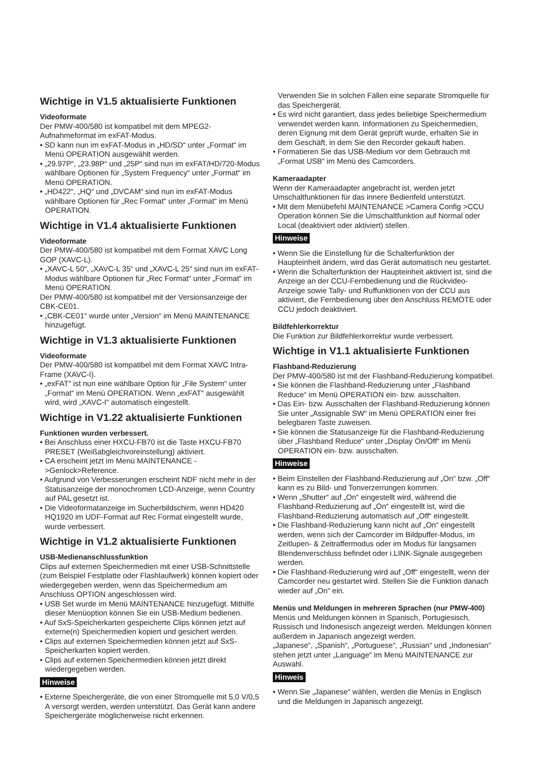Wichtige in V1.5 aktualisierte Funktionen
Videoformate
Der PMW-400/580 ist kompatibel mit dem MPEG2-Aufnahmeformat im exFAT-Modus.
• SD kann nun im exFAT-Modus in „HD/SD“ unter „Format“ im Menü OPERATION ausgewählt werden.
• „29.97P“, „23.98P“ und „25P“ sind nun im exFAT/HD/720-Modus wählbare Optionen für „System Frequency“ unter „Format“ im Menü OPERATION.
• „HD422“, „HQ“ und „DVCAM“ sind nun im exFAT-Modus wählbare Optionen für „Rec Format“ unter „Format“ im Menü OPERATION.
Wichtige in V1.4 aktualisierte Funktionen
Videoformate
Der PMW-400/580 ist kompatibel mit dem Format XAVC Long GOP (XAVC-L).
• „XAVC-L 50“, „XAVC-L 35“ und „XAVC-L 25“ sind nun im exFAT-Modus wählbare Optionen für „Rec Format“ unter „Format“ im Menü OPERATION.
Der PMW-400/580 ist kompatibel mit der Versionsanzeige der CBK-CE01.
• „CBK-CE01“ wurde unter „Version“ im Menü MAINTENANCE hinzugefügt.
Wichtige in V1.3 aktualisierte Funktionen
Videoformate
Der PMW-400/580 ist kompatibel mit dem Format XAVC Intra-Frame (XAVC-I).
• „exFAT“ ist nun eine wählbare Option für „File System“ unter „Format“ im Menü OPERATION. Wenn „exFAT“ ausgewählt wird, wird „XAVC-I“ automatisch eingestellt.
Wichtige in V1.22 aktualisierte Funktionen
Funktionen wurden verbessert.
• Bei Anschluss einer HXCU-FB70 ist die Taste HXCU-FB70 PRESET (Weißabgleichvoreinstellung) aktiviert.
• CA erscheint jetzt im Menü MAINTENANCE ->Genlock>Reference.
• Aufgrund von Verbesserungen erscheint NDF nicht mehr in der Statusanzeige der monochromen LCD-Anzeige, wenn Country auf PAL gesetzt ist.
• Die Videoformatanzeige im Sucherbildschirm, wenn HD420 HQ1920 im UDF-Format auf Rec Format eingestellt wurde, wurde verbessert.
Wichtige in V1.2 aktualisierte Funktionen
USB-Medienanschlussfunktion
Clips auf externen Speichermedien mit einer USB-Schnittstelle (zum Beispiel Festplatte oder Flashlaufwerk) können kopiert oder wiedergegeben werden, wenn das Speichermedium am Anschluss OPTION angeschlossen wird.
• USB Set wurde im Menü MAINTENANCE hinzugefügt. Mithilfe dieser Menüoption können Sie ein USB-Medium bedienen.
• Auf SxS-Speicherkarten gespeicherte Clips können jetzt auf externe(n) Speichermedien kopiert und gesichert werden.
• Clips auf externen Speichermedien können jetzt auf SxS-Speicherkarten kopiert werden.
• Clips auf externen Speichermedien können jetzt direkt wiedergegeben werden.
Hinweise
• Externe Speichergeräte, die von einer Stromquelle mit 5,0 V/0,5 A versorgt werden, werden unterstützt. Das Gerät kann andere Speichergeräte möglicherweise nicht erkennen.
Verwenden Sie in solchen Fällen eine separate Stromquelle für das Speichergerät.
• Es wird nicht garantiert, dass jedes beliebige Speichermedium verwendet werden kann. Informationen zu Speichermedien, deren Eignung mit dem Gerät geprüft wurde, erhalten Sie in dem Geschäft, in dem Sie den Recorder gekauft haben.
• Formatieren Sie das USB-Medium vor dem Gebrauch mit „Format USB“ im Menü des Camcorders.
Kameraadapter
Wenn der Kameraadapter angebracht ist, werden jetzt Umschaltfunktionen für das innere Bedienfeld unterstützt.
• Mit dem Menübefehl MAINTENANCE >Camera Config >CCU Operation können Sie die Umschaltfunktion auf Normal oder Local (deaktiviert oder aktiviert) stellen.
Hinweise
• Wenn Sie die Einstellung für die Schalterfunktion der Haupteinheit ändern, wird das Gerät automatisch neu gestartet.
• Wenn die Schalterfunktion der Haupteinheit aktiviert ist, sind die Anzeige an der CCU-Fernbedienung und die Rückvideo-Anzeige sowie Tally- und Ruffunktionen von der CCU aus aktiviert, die Fernbedienung über den Anschluss REMOTE oder CCU jedoch deaktiviert.
Bildfehlerkorrektur
Die Funktion zur Bildfehlerkorrektur wurde verbessert.
Wichtige in V1.1 aktualisierte Funktionen
Flashband-Reduzierung
Der PMW-400/580 ist mit der Flashband-Reduzierung kompatibel.
• Sie können die Flashband-Reduzierung unter „Flashband Reduce“ im Menü OPERATION ein- bzw. ausschalten.
• Das Ein- bzw. Ausschalten der Flashband-Reduzierung können Sie unter „Assignable SW“ im Menü OPERATION einer frei belegbaren Taste zuweisen.
• Sie können die Statusanzeige für die Flashband-Reduzierung über „Flashband Reduce“ unter „Display On/Off“ im Menü OPERATION ein- bzw. ausschalten.
Hinweise
• Beim Einstellen der Flashband-Reduzierung auf „On“ bzw. „Off“ kann es zu Bild- und Tonverzerrungen kommen.
• Wenn „Shutter“ auf „On“ eingestellt wird, während die Flashband-Reduzierung auf „On“ eingestellt ist, wird die Flashband-Reduzierung automatisch auf „Off“ eingestellt.
• Die Flashband-Reduzierung kann nicht auf „On“ eingestellt werden, wenn sich der Camcorder im Bildpuffer-Modus, im Zeitlupen- & Zeitraffermodus oder im Modus für langsamen Blendenverschluss befindet oder i.LINK-Signale ausgegeben werden.
• Die Flashband-Reduzierung wird auf „Off“ eingestellt, wenn der Camcorder neu gestartet wird. Stellen Sie die Funktion danach wieder auf „On“ ein.
Menüs und Meldungen in mehreren Sprachen (nur PMW-400)
Menüs und Meldungen können in Spanisch, Portugiesisch, Russisch und Indonesisch angezeigt werden. Meldungen können außerdem in Japanisch angezeigt werden.
„Japanese“, „Spanish“, „Portuguese“, „Russian“ und „Indonesian“ stehen jetzt unter „Language“ im Menü MAINTENANCE zur Auswahl.
Hinweis
• Wenn Sie „Japanese“ wählen, werden die Menüs in Englisch und die Meldungen in Japanisch angezeigt.